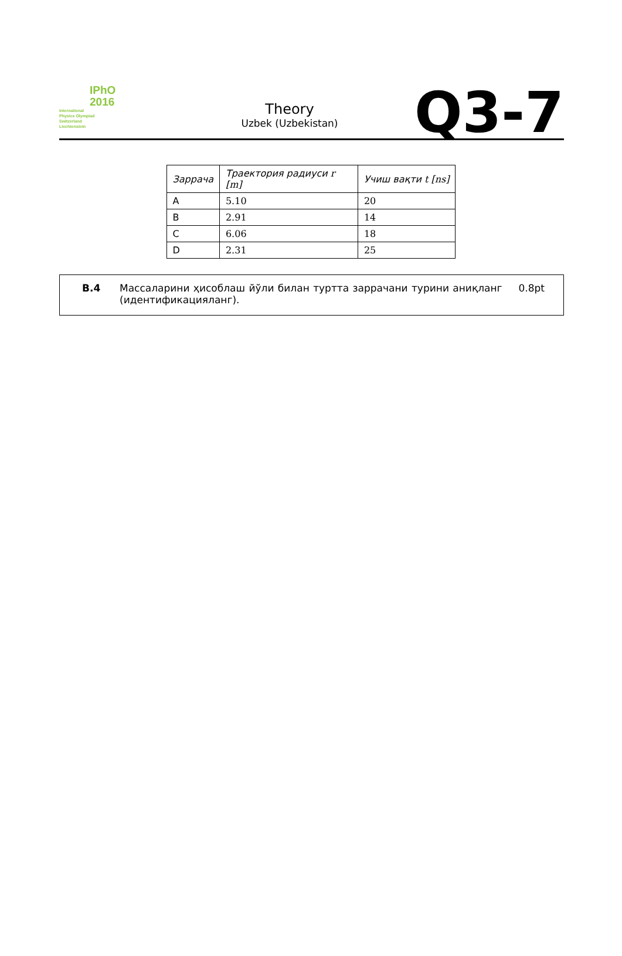IPhO
2016
International
Physics Olympiad
Switzerland
Liechtenstein
Theory
Uzbek (Uzbekistan)
Q3-7
| Заррача | Траектория радиуси r [m] | Учиш вақти t [ns] |
| --- | --- | --- |
| A | 5.10 | 20 |
| B | 2.91 | 14 |
| C | 6.06 | 18 |
| D | 2.31 | 25 |
B.4 Массаларини ҳисоблаш йўли билан туртта заррачани турини аниқланг (идентификацияланг).
0.8pt